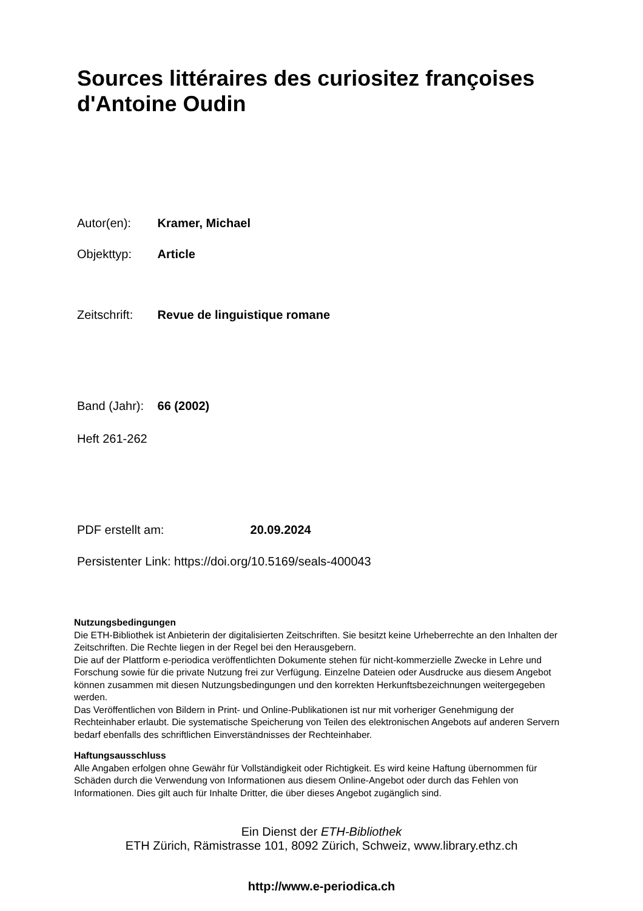Sources littéraires des curiositez françoises d'Antoine Oudin
Autor(en): Kramer, Michael
Objekttyp: Article
Zeitschrift: Revue de linguistique romane
Band (Jahr): 66 (2002)
Heft 261-262
PDF erstellt am: 20.09.2024
Persistenter Link: https://doi.org/10.5169/seals-400043
Nutzungsbedingungen
Die ETH-Bibliothek ist Anbieterin der digitalisierten Zeitschriften. Sie besitzt keine Urheberrechte an den Inhalten der Zeitschriften. Die Rechte liegen in der Regel bei den Herausgebern.
Die auf der Plattform e-periodica veröffentlichten Dokumente stehen für nicht-kommerzielle Zwecke in Lehre und Forschung sowie für die private Nutzung frei zur Verfügung. Einzelne Dateien oder Ausdrucke aus diesem Angebot können zusammen mit diesen Nutzungsbedingungen und den korrekten Herkunftsbezeichnungen weitergegeben werden.
Das Veröffentlichen von Bildern in Print- und Online-Publikationen ist nur mit vorheriger Genehmigung der Rechteinhaber erlaubt. Die systematische Speicherung von Teilen des elektronischen Angebots auf anderen Servern bedarf ebenfalls des schriftlichen Einverständnisses der Rechteinhaber.
Haftungsausschluss
Alle Angaben erfolgen ohne Gewähr für Vollständigkeit oder Richtigkeit. Es wird keine Haftung übernommen für Schäden durch die Verwendung von Informationen aus diesem Online-Angebot oder durch das Fehlen von Informationen. Dies gilt auch für Inhalte Dritter, die über dieses Angebot zugänglich sind.
Ein Dienst der ETH-Bibliothek
ETH Zürich, Rämistrasse 101, 8092 Zürich, Schweiz, www.library.ethz.ch
http://www.e-periodica.ch